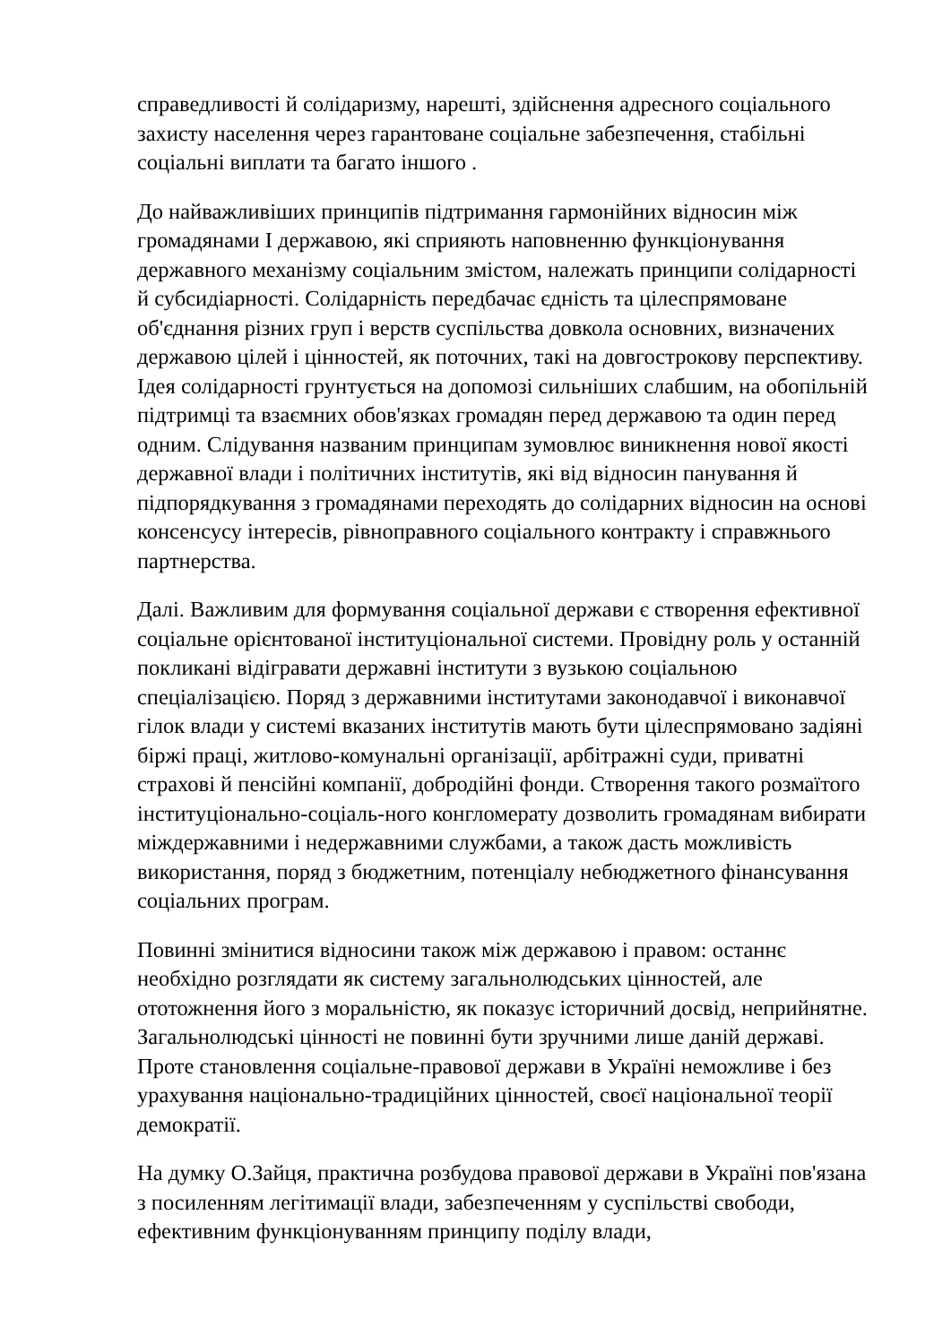справедливості й солідаризму, нарешті, здійснення адресного соціального захисту населення через гарантоване соціальне забезпечення, стабільні соціальні виплати та багато іншого .
До найважливіших принципів підтримання гармонійних відносин між громадянами І державою, які сприяють наповненню функціонування державного механізму соціальним змістом, належать принципи солідарності й субсидіарності. Солідарність передбачає єдність та цілеспрямоване об'єднання різних груп і верств суспільства довкола основних, визначених державою цілей і цінностей, як поточних, такі на довгострокову перспективу. Ідея солідарності грунтується на допомозі сильніших слабшим, на обопільній підтримці та взаємних обов'язках громадян перед державою та один перед одним. Слідування названим принципам зумовлює виникнення нової якості державної влади і політичних інститутів, які від відносин панування й підпорядкування з громадянами переходять до солідарних відносин на основі консенсусу інтересів, рівноправного соціального контракту і справжнього партнерства.
Далі. Важливим для формування соціальної держави є створення ефективної соціальне орієнтованої інституціональної системи. Провідну роль у останній покликані відігравати державні інститути з вузькою соціальною спеціалізацією. Поряд з державними інститутами законодавчої і виконавчої гілок влади у системі вказаних інститутів мають бути цілеспрямовано задіяні біржі праці, житлово-комунальні організації, арбітражні суди, приватні страхові й пенсійні компанії, добродійні фонди. Створення такого розмаїтого інституціонально-соціаль-ного конгломерату дозволить громадянам вибирати міждержавними і недержавними службами, а також дасть можливість використання, поряд з бюджетним, потенціалу небюджетного фінансування соціальних програм.
Повинні змінитися відносини також між державою і правом: останнє необхідно розглядати як систему загальнолюдських цінностей, але ототожнення його з моральністю, як показує історичний досвід, неприйнятне. Загальнолюдські цінності не повинні бути зручними лише даній державі. Проте становлення соціальне-правової держави в Україні неможливе і без урахування національно-традиційних цінностей, своєї національної теорії демократії.
На думку О.Зайця, практична розбудова правової держави в Україні пов'язана з посиленням легітимації влади, забезпеченням у суспільстві свободи, ефективним функціонуванням принципу поділу влади,